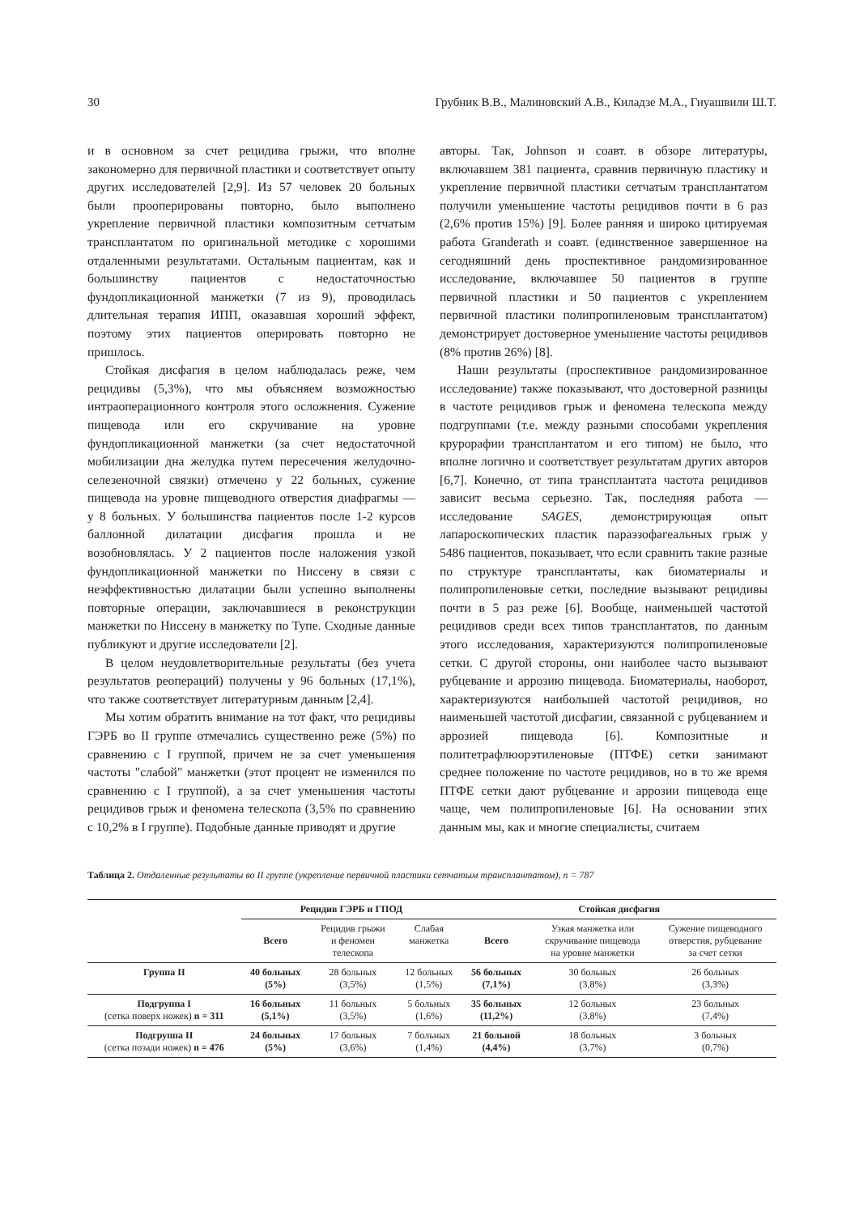30 Грубник В.В., Малиновский А.В., Киладзе М.А., Гиуашвили Ш.Т.
и в основном за счет рецидива грыжи, что вполне закономерно для первичной пластики и соответствует опыту других исследователей [2,9]. Из 57 человек 20 больных были прооперированы повторно, было выполнено укрепление первичной пластики композитным сетчатым трансплантатом по оригинальной методике с хорошими отдаленными результатами. Остальным пациентам, как и большинству пациентов с недостаточностью фундопликационной манжетки (7 из 9), проводилась длительная терапия ИПП, оказавшая хороший эффект, поэтому этих пациентов оперировать повторно не пришлось.
Стойкая дисфагия в целом наблюдалась реже, чем рецидивы (5,3%), что мы объясняем возможностью интраоперационного контроля этого осложнения. Сужение пищевода или его скручивание на уровне фундопликационной манжетки (за счет недостаточной мобилизации дна желудка путем пересечения желудочно-селезеночной связки) отмечено у 22 больных, сужение пищевода на уровне пищеводного отверстия диафрагмы — у 8 больных. У большинства пациентов после 1-2 курсов баллонной дилатации дисфагия прошла и не возобновлялась. У 2 пациентов после наложения узкой фундопликационной манжетки по Ниссену в связи с неэффективностью дилатации были успешно выполнены повторные операции, заключавшиеся в реконструкции манжетки по Ниссену в манжетку по Тупе. Сходные данные публикуют и другие исследователи [2].
В целом неудовлетворительные результаты (без учета результатов реопераций) получены у 96 больных (17,1%), что также соответствует литературным данным [2,4].
Мы хотим обратить внимание на тот факт, что рецидивы ГЭРБ во II группе отмечались существенно реже (5%) по сравнению с I группой, причем не за счет уменьшения частоты "слабой" манжетки (этот процент не изменился по сравнению с I группой), а за счет уменьшения частоты рецидивов грыж и феномена телескопа (3,5% по сравнению с 10,2% в I группе). Подобные данные приводят и другие
авторы. Так, Johnson и соавт. в обзоре литературы, включавшем 381 пациента, сравнив первичную пластику и укрепление первичной пластики сетчатым трансплантатом получили уменьшение частоты рецидивов почти в 6 раз (2,6% против 15%) [9]. Более ранняя и широко цитируемая работа Granderath и соавт. (единственное завершенное на сегодняшний день проспективное рандомизированное исследование, включавшее 50 пациентов в группе первичной пластики и 50 пациентов с укреплением первичной пластики полипропиленовым трансплантатом) демонстрирует достоверное уменьшение частоты рецидивов (8% против 26%) [8].
Наши результаты (проспективное рандомизированное исследование) также показывают, что достоверной разницы в частоте рецидивов грыж и феномена телескопа между подгруппами (т.е. между разными способами укрепления крурорафии трансплантатом и его типом) не было, что вполне логично и соответствует результатам других авторов [6,7]. Конечно, от типа трансплантата частота рецидивов зависит весьма серьезно. Так, последняя работа — исследование SAGES, демонстрирующая опыт лапароскопических пластик параэзофагеальных грыж у 5486 пациентов, показывает, что если сравнить такие разные по структуре трансплантаты, как биоматериалы и полипропиленовые сетки, последние вызывают рецидивы почти в 5 раз реже [6]. Вообще, наименьшей частотой рецидивов среди всех типов трансплантатов, по данным этого исследования, характеризуются полипропиленовые сетки. С другой стороны, они наиболее часто вызывают рубцевание и аррозию пищевода. Биоматериалы, наоборот, характеризуются наибольшей частотой рецидивов, но наименьшей частотой дисфагии, связанной с рубцеванием и аррозией пищевода [6]. Композитные и политетрафлюорэтиленовые (ПТФЕ) сетки занимают среднее положение по частоте рецидивов, но в то же время ПТФЕ сетки дают рубцевание и аррозии пищевода еще чаще, чем полипропиленовые [6]. На основании этих данным мы, как и многие специалисты, считаем
Таблица 2. Отдаленные результаты во II группе (укрепление первичной пластики сетчатым трансплантатом), n = 787
| | Рецидив ГЭРБ и ГПОД | | | Стойкая дисфагия | | |
| --- | --- | --- | --- | --- | --- | --- |
| | Всего | Рецидив грыжи и феномен телескопа | Слабая манжетка | Всего | Узкая манжетка или скручивание пищевода на уровне манжетки | Сужение пищеводного отверстия, рубцевание за счет сетки |
| Группа II | 40 больных (5%) | 28 больных (3,5%) | 12 больных (1,5%) | 56 больных (7,1%) | 30 больных (3,8%) | 26 больных (3,3%) |
| Подгруппа I (сетка поверх ножек) n = 311 | 16 больных (5,1%) | 11 больных (3,5%) | 5 больных (1,6%) | 35 больных (11,2%) | 12 больных (3,8%) | 23 больных (7,4%) |
| Подгруппа II (сетка позади ножек) n = 476 | 24 больных (5%) | 17 больных (3,6%) | 7 больных (1,4%) | 21 больной (4,4%) | 18 больных (3,7%) | 3 больных (0,7%) |